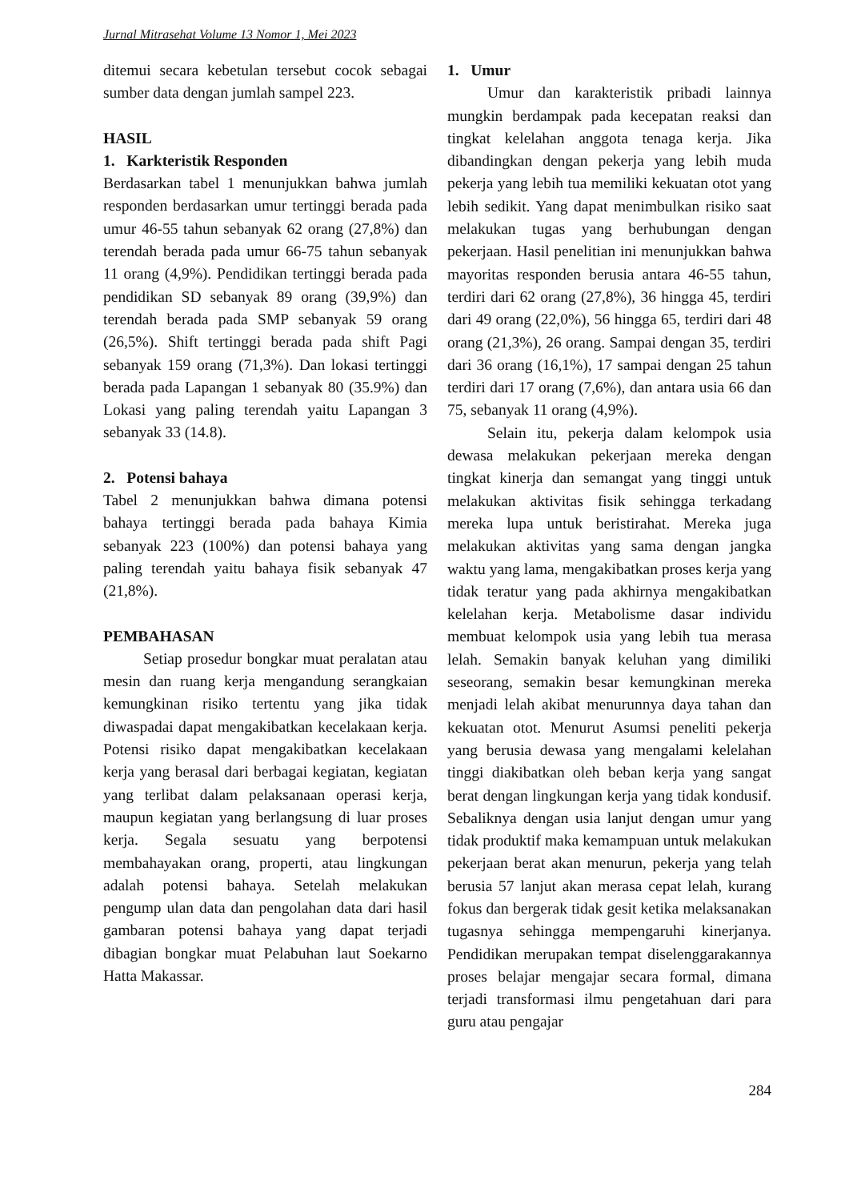Jurnal Mitrasehat Volume 13 Nomor 1, Mei 2023
ditemui secara kebetulan tersebut cocok sebagai sumber data dengan jumlah sampel 223.
HASIL
1. Karkteristik Responden
Berdasarkan tabel 1 menunjukkan bahwa jumlah responden berdasarkan umur tertinggi berada pada umur 46-55 tahun sebanyak 62 orang (27,8%) dan terendah berada pada umur 66-75 tahun sebanyak 11 orang (4,9%). Pendidikan tertinggi berada pada pendidikan SD sebanyak 89 orang (39,9%) dan terendah berada pada SMP sebanyak 59 orang (26,5%). Shift tertinggi berada pada shift Pagi sebanyak 159 orang (71,3%). Dan lokasi tertinggi berada pada Lapangan 1 sebanyak 80 (35.9%) dan Lokasi yang paling terendah yaitu Lapangan 3 sebanyak 33 (14.8).
2. Potensi bahaya
Tabel 2 menunjukkan bahwa dimana potensi bahaya tertinggi berada pada bahaya Kimia sebanyak 223 (100%) dan potensi bahaya yang paling terendah yaitu bahaya fisik sebanyak 47 (21,8%).
PEMBAHASAN
Setiap prosedur bongkar muat peralatan atau mesin dan ruang kerja mengandung serangkaian kemungkinan risiko tertentu yang jika tidak diwaspadai dapat mengakibatkan kecelakaan kerja. Potensi risiko dapat mengakibatkan kecelakaan kerja yang berasal dari berbagai kegiatan, kegiatan yang terlibat dalam pelaksanaan operasi kerja, maupun kegiatan yang berlangsung di luar proses kerja. Segala sesuatu yang berpotensi membahayakan orang, properti, atau lingkungan adalah potensi bahaya. Setelah melakukan pengump ulan data dan pengolahan data dari hasil gambaran potensi bahaya yang dapat terjadi dibagian bongkar muat Pelabuhan laut Soekarno Hatta Makassar.
1. Umur
Umur dan karakteristik pribadi lainnya mungkin berdampak pada kecepatan reaksi dan tingkat kelelahan anggota tenaga kerja. Jika dibandingkan dengan pekerja yang lebih muda pekerja yang lebih tua memiliki kekuatan otot yang lebih sedikit. Yang dapat menimbulkan risiko saat melakukan tugas yang berhubungan dengan pekerjaan. Hasil penelitian ini menunjukkan bahwa mayoritas responden berusia antara 46-55 tahun, terdiri dari 62 orang (27,8%), 36 hingga 45, terdiri dari 49 orang (22,0%), 56 hingga 65, terdiri dari 48 orang (21,3%), 26 orang. Sampai dengan 35, terdiri dari 36 orang (16,1%), 17 sampai dengan 25 tahun terdiri dari 17 orang (7,6%), dan antara usia 66 dan 75, sebanyak 11 orang (4,9%).
Selain itu, pekerja dalam kelompok usia dewasa melakukan pekerjaan mereka dengan tingkat kinerja dan semangat yang tinggi untuk melakukan aktivitas fisik sehingga terkadang mereka lupa untuk beristirahat. Mereka juga melakukan aktivitas yang sama dengan jangka waktu yang lama, mengakibatkan proses kerja yang tidak teratur yang pada akhirnya mengakibatkan kelelahan kerja. Metabolisme dasar individu membuat kelompok usia yang lebih tua merasa lelah. Semakin banyak keluhan yang dimiliki seseorang, semakin besar kemungkinan mereka menjadi lelah akibat menurunnya daya tahan dan kekuatan otot. Menurut Asumsi peneliti pekerja yang berusia dewasa yang mengalami kelelahan tinggi diakibatkan oleh beban kerja yang sangat berat dengan lingkungan kerja yang tidak kondusif. Sebaliknya dengan usia lanjut dengan umur yang tidak produktif maka kemampuan untuk melakukan pekerjaan berat akan menurun, pekerja yang telah berusia 57 lanjut akan merasa cepat lelah, kurang fokus dan bergerak tidak gesit ketika melaksanakan tugasnya sehingga mempengaruhi kinerjanya. Pendidikan merupakan tempat diselenggarakannya proses belajar mengajar secara formal, dimana terjadi transformasi ilmu pengetahuan dari para guru atau pengajar
284